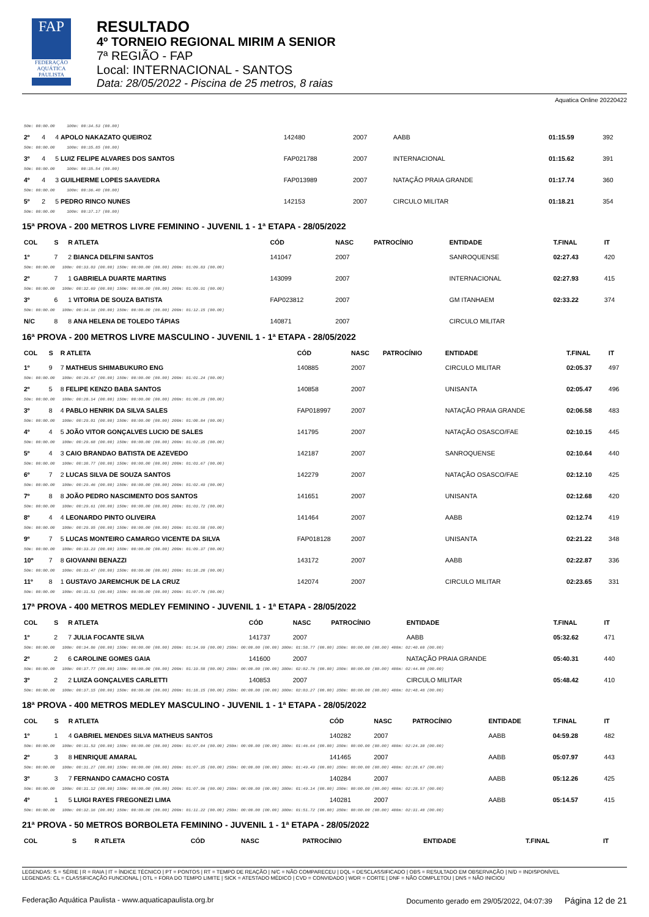FAP
FEDERAÇÃO AQUÁTICA PAULISTA
RESULTADO
4º TORNEIO REGIONAL MIRIM A SENIOR
7ª REGIÃO - FAP
Local: INTERNACIONAL - SANTOS
Data: 28/05/2022 - Piscina de 25 metros, 8 raias
Aquatica Online 20220422
| 50m: 00:00.00 100m: 00:34.53 (00.00) | | | | | | | | |
| 2º | 4 | 4 APOLO NAKAZATO QUEIROZ | 142480 | 2007 | | AABB | 01:15.59 | 392 |
| 50m: 00:00.00 100m: 00:35.85 (00.00) | | | | | | | | |
| 3º | 4 | 5 LUIZ FELIPE ALVARES DOS SANTOS | FAP021788 | 2007 | | INTERNACIONAL | 01:15.62 | 391 |
| 50m: 00:00.00 100m: 00:35.54 (00.00) | | | | | | | | |
| 4º | 4 | 3 GUILHERME LOPES SAAVEDRA | FAP013989 | 2007 | | NATAÇÃO PRAIA GRANDE | 01:17.74 | 360 |
| 50m: 00:00.00 100m: 00:36.40 (00.00) | | | | | | | | |
| 5º | 2 | 5 PEDRO RINCO NUNES | 142153 | 2007 | | CIRCULO MILITAR | 01:18.21 | 354 |
| 50m: 00:00.00 100m: 00:37.17 (00.00) | | | | | | | | |
15ª PROVA - 200 METROS LIVRE FEMININO - JUVENIL 1 - 1ª ETAPA - 28/05/2022
| COL | S | R ATLETA | CÓD | NASC | PATROCÍNIO | ENTIDADE | T.FINAL | IT |
| --- | --- | --- | --- | --- | --- | --- | --- | --- |
| 1º | 7 | 2 BIANCA DELFINI SANTOS | 141047 | 2007 | | SANROQUENSE | 02:27.43 | 420 |
| 50m: 00:00.00 100m: 00:33.03 (00.00) 150m: 00:00.00 (00.00) 200m: 01:09.83 (00.00) | | | | | | | | |
| 2º | 7 | 1 GABRIELA DUARTE MARTINS | 143099 | 2007 | | INTERNACIONAL | 02:27.93 | 415 |
| 50m: 00:00.00 100m: 00:32.69 (00.00) 150m: 00:00.00 (00.00) 200m: 01:09.91 (00.00) | | | | | | | | |
| 3º | 6 | 1 VITORIA DE SOUZA BATISTA | FAP023812 | 2007 | | GM ITANHAEM | 02:33.22 | 374 |
| 50m: 00:00.00 100m: 00:34.16 (00.00) 150m: 00:00.00 (00.00) 200m: 01:12.15 (00.00) | | | | | | | | |
| N/C | 8 | 8 ANA HELENA DE TOLEDO TÁPIAS | 140871 | 2007 | | CIRCULO MILITAR | | |
16ª PROVA - 200 METROS LIVRE MASCULINO - JUVENIL 1 - 1ª ETAPA - 28/05/2022
| COL | S | R ATLETA | CÓD | NASC | PATROCÍNIO | ENTIDADE | T.FINAL | IT |
| --- | --- | --- | --- | --- | --- | --- | --- | --- |
| 1º | 9 | 7 MATHEUS SHIMABUKURO ENG | 140885 | 2007 | | CIRCULO MILITAR | 02:05.37 | 497 |
| 50m: 00:00.00 100m: 00:29.67 (00.00) 150m: 00:00.00 (00.00) 200m: 01:01.24 (00.00) | | | | | | | | |
| 2º | 5 | 8 FELIPE KENZO BABA SANTOS | 140858 | 2007 | | UNISANTA | 02:05.47 | 496 |
| 50m: 00:00.00 100m: 00:28.14 (00.00) 150m: 00:00.00 (00.00) 200m: 01:00.29 (00.00) | | | | | | | | |
| 3º | 8 | 4 PABLO HENRIK DA SILVA SALES | FAP018997 | 2007 | | NATAÇÃO PRAIA GRANDE | 02:06.58 | 483 |
| 50m: 00:00.00 100m: 00:29.01 (00.00) 150m: 00:00.00 (00.00) 200m: 01:00.84 (00.00) | | | | | | | | |
| 4º | 4 | 5 JOÃO VITOR GONÇALVES LUCIO DE SALES | 141795 | 2007 | | NATAÇÃO OSASCO/FAE | 02:10.15 | 445 |
| 50m: 00:00.00 100m: 00:29.68 (00.00) 150m: 00:00.00 (00.00) 200m: 01:02.35 (00.00) | | | | | | | | |
| 5º | 4 | 3 CAIO BRANDAO BATISTA DE AZEVEDO | 142187 | 2007 | | SANROQUENSE | 02:10.64 | 440 |
| 50m: 00:00.00 100m: 00:30.77 (00.00) 150m: 00:00.00 (00.00) 200m: 01:03.67 (00.00) | | | | | | | | |
| 6º | 7 | 2 LUCAS SILVA DE SOUZA SANTOS | 142279 | 2007 | | NATAÇÃO OSASCO/FAE | 02:12.10 | 425 |
| 50m: 00:00.00 100m: 00:29.46 (00.00) 150m: 00:00.00 (00.00) 200m: 01:02.49 (00.00) | | | | | | | | |
| 7º | 8 | 8 JOÃO PEDRO NASCIMENTO DOS SANTOS | 141651 | 2007 | | UNISANTA | 02:12.68 | 420 |
| 50m: 00:00.00 100m: 00:29.61 (00.00) 150m: 00:00.00 (00.00) 200m: 01:03.72 (00.00) | | | | | | | | |
| 8º | 4 | 4 LEONARDO PINTO OLIVEIRA | 141464 | 2007 | | AABB | 02:12.74 | 419 |
| 50m: 00:00.00 100m: 00:29.95 (00.00) 150m: 00:00.00 (00.00) 200m: 01:03.58 (00.00) | | | | | | | | |
| 9º | 7 | 5 LUCAS MONTEIRO CAMARGO VICENTE DA SILVA | FAP018128 | 2007 | | UNISANTA | 02:21.22 | 348 |
| 50m: 00:00.00 100m: 00:33.23 (00.00) 150m: 00:00.00 (00.00) 200m: 01:09.37 (00.00) | | | | | | | | |
| 10º | 7 | 8 GIOVANNI BENAZZI | 143172 | 2007 | | AABB | 02:22.87 | 336 |
| 50m: 00:00.00 100m: 00:33.47 (00.00) 150m: 00:00.00 (00.00) 200m: 01:10.20 (00.00) | | | | | | | | |
| 11º | 8 | 1 GUSTAVO JAREMCHUK DE LA CRUZ | 142074 | 2007 | | CIRCULO MILITAR | 02:23.65 | 331 |
| 50m: 00:00.00 100m: 00:31.51 (00.00) 150m: 00:00.00 (00.00) 200m: 01:07.76 (00.00) | | | | | | | | |
17ª PROVA - 400 METROS MEDLEY FEMININO - JUVENIL 1 - 1ª ETAPA - 28/05/2022
| COL | S | R ATLETA | CÓD | NASC | PATROCÍNIO | ENTIDADE | T.FINAL | IT |
| --- | --- | --- | --- | --- | --- | --- | --- | --- |
| 1º | 2 | 7 JULIA FOCANTE SILVA | 141737 | 2007 | | AABB | 05:32.62 | 471 |
| 50m: 00:00.00 100m: 00:34.86 (00.00) 150m: 00:00.00 (00.00) 200m: 01:14.99 (00.00) 250m: 00:00.00 (00.00) 300m: 01:58.77 (00.00) 350m: 00:00.00 (00.00) 400m: 02:40.60 (00.00) | | | | | | | | |
| 2º | 2 | 6 CAROLINE GOMES GAIA | 141600 | 2007 | | NATAÇÃO PRAIA GRANDE | 05:40.31 | 440 |
| 50m: 00:00.00 100m: 00:37.77 (00.00) 150m: 00:00.00 (00.00) 200m: 01:19.58 (00.00) 250m: 00:00.00 (00.00) 300m: 02:02.76 (00.00) 350m: 00:00.00 (00.00) 400m: 02:44.00 (00.00) | | | | | | | | |
| 3º | 2 | 2 LUIZA GONÇALVES CARLETTI | 140853 | 2007 | | CIRCULO MILITAR | 05:48.42 | 410 |
| 50m: 00:00.00 100m: 00:37.15 (00.00) 150m: 00:00.00 (00.00) 200m: 01:18.15 (00.00) 250m: 00:00.00 (00.00) 300m: 02:03.27 (00.00) 350m: 00:00.00 (00.00) 400m: 02:48.48 (00.00) | | | | | | | | |
18ª PROVA - 400 METROS MEDLEY MASCULINO - JUVENIL 1 - 1ª ETAPA - 28/05/2022
| COL | S | R ATLETA | CÓD | NASC | PATROCÍNIO | ENTIDADE | T.FINAL | IT |
| --- | --- | --- | --- | --- | --- | --- | --- | --- |
| 1º | 1 | 4 GABRIEL MENDES SILVA MATHEUS SANTOS | 140282 | 2007 | | AABB | 04:59.28 | 482 |
| 50m: 00:00.00 100m: 00:31.53 (00.00) 150m: 00:00.00 (00.00) 200m: 01:07.04 (00.00) 250m: 00:00.00 (00.00) 300m: 01:46.64 (00.00) 350m: 00:00.00 (00.00) 400m: 02:24.30 (00.00) | | | | | | | | |
| 2º | 3 | 8 HENRIQUE AMARAL | 141465 | 2007 | | AABB | 05:07.97 | 443 |
| 50m: 00:00.00 100m: 00:31.27 (00.00) 150m: 00:00.00 (00.00) 200m: 01:07.35 (00.00) 250m: 00:00.00 (00.00) 300m: 01:49.49 (00.00) 350m: 00:00.00 (00.00) 400m: 02:28.67 (00.00) | | | | | | | | |
| 3º | 3 | 7 FERNANDO CAMACHO COSTA | 140284 | 2007 | | AABB | 05:12.26 | 425 |
| 50m: 00:00.00 100m: 00:31.12 (00.00) 150m: 00:00.00 (00.00) 200m: 01:07.96 (00.00) 250m: 00:00.00 (00.00) 300m: 01:49.14 (00.00) 350m: 00:00.00 (00.00) 400m: 02:28.57 (00.00) | | | | | | | | |
| 4º | 1 | 5 LUIGI RAYES FREGONEZI LIMA | 140281 | 2007 | | AABB | 05:14.57 | 415 |
| 50m: 00:00.00 100m: 00:32.16 (00.00) 150m: 00:00.00 (00.00) 200m: 01:11.22 (00.00) 250m: 00:00.00 (00.00) 300m: 01:51.72 (00.00) 350m: 00:00.00 (00.00) 400m: 02:31.40 (00.00) | | | | | | | | |
21ª PROVA - 50 METROS BORBOLETA FEMININO - JUVENIL 1 - 1ª ETAPA - 28/05/2022
| COL | S | R ATLETA | CÓD | NASC | PATROCÍNIO | ENTIDADE | T.FINAL | IT |
| --- | --- | --- | --- | --- | --- | --- | --- | --- |
LEGENDAS: S = SÉRIE | R = RAIA | IT = ÍNDICE TÉCNICO | PT = PONTOS | RT = TEMPO DE REAÇÃO | N/C = NÃO COMPARECEU | DQL = DESCLASSIFICADO | OBS = RESULTADO EM OBSERVAÇÃO | N/D = INDISPONÍVEL
LEGENDAS: CL = CLASSIFICAÇÃO FUNCIONAL | OTL = FORA DO TEMPO LIMITE | SICK = ATESTADO MÉDICO | CVD = CONVIDADO | WDR = CORTE | DNF = NÃO COMPLETOU | DNS = NÃO INICIOU
Federação Aquática Paulista - www.aquaticapaulista.org.br Documento gerado em 29/05/2022, 04:07:39 Página 12 de 21